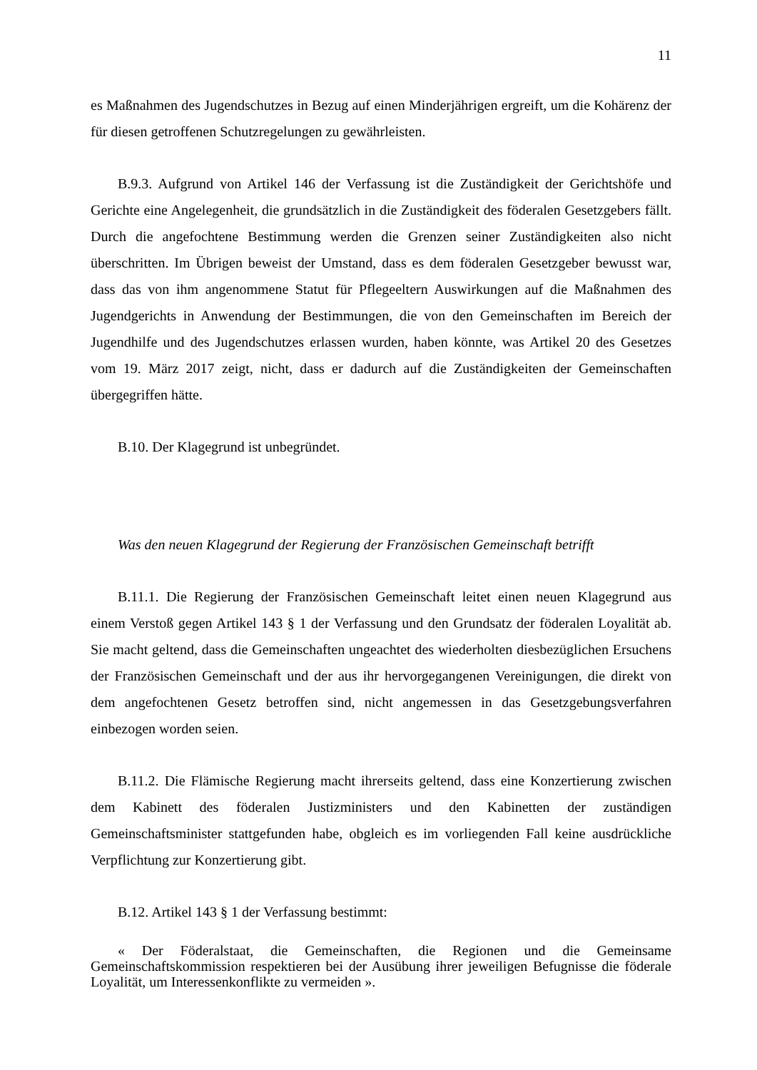11
es Maßnahmen des Jugendschutzes in Bezug auf einen Minderjährigen ergreift, um die Kohärenz der für diesen getroffenen Schutzregelungen zu gewährleisten.
B.9.3. Aufgrund von Artikel 146 der Verfassung ist die Zuständigkeit der Gerichtshöfe und Gerichte eine Angelegenheit, die grundsätzlich in die Zuständigkeit des föderalen Gesetzgebers fällt. Durch die angefochtene Bestimmung werden die Grenzen seiner Zuständigkeiten also nicht überschritten. Im Übrigen beweist der Umstand, dass es dem föderalen Gesetzgeber bewusst war, dass das von ihm angenommene Statut für Pflegeeltern Auswirkungen auf die Maßnahmen des Jugendgerichts in Anwendung der Bestimmungen, die von den Gemeinschaften im Bereich der Jugendhilfe und des Jugendschutzes erlassen wurden, haben könnte, was Artikel 20 des Gesetzes vom 19. März 2017 zeigt, nicht, dass er dadurch auf die Zuständigkeiten der Gemeinschaften übergegriffen hätte.
B.10. Der Klagegrund ist unbegründet.
Was den neuen Klagegrund der Regierung der Französischen Gemeinschaft betrifft
B.11.1. Die Regierung der Französischen Gemeinschaft leitet einen neuen Klagegrund aus einem Verstoß gegen Artikel 143 § 1 der Verfassung und den Grundsatz der föderalen Loyalität ab. Sie macht geltend, dass die Gemeinschaften ungeachtet des wiederholten diesbezüglichen Ersuchens der Französischen Gemeinschaft und der aus ihr hervorgegangenen Vereinigungen, die direkt von dem angefochtenen Gesetz betroffen sind, nicht angemessen in das Gesetzgebungsverfahren einbezogen worden seien.
B.11.2. Die Flämische Regierung macht ihrerseits geltend, dass eine Konzertierung zwischen dem Kabinett des föderalen Justizministers und den Kabinetten der zuständigen Gemeinschaftsminister stattgefunden habe, obgleich es im vorliegenden Fall keine ausdrückliche Verpflichtung zur Konzertierung gibt.
B.12. Artikel 143 § 1 der Verfassung bestimmt:
« Der Föderalstaat, die Gemeinschaften, die Regionen und die Gemeinsame Gemeinschaftskommission respektieren bei der Ausübung ihrer jeweiligen Befugnisse die föderale Loyalität, um Interessenkonflikte zu vermeiden ».